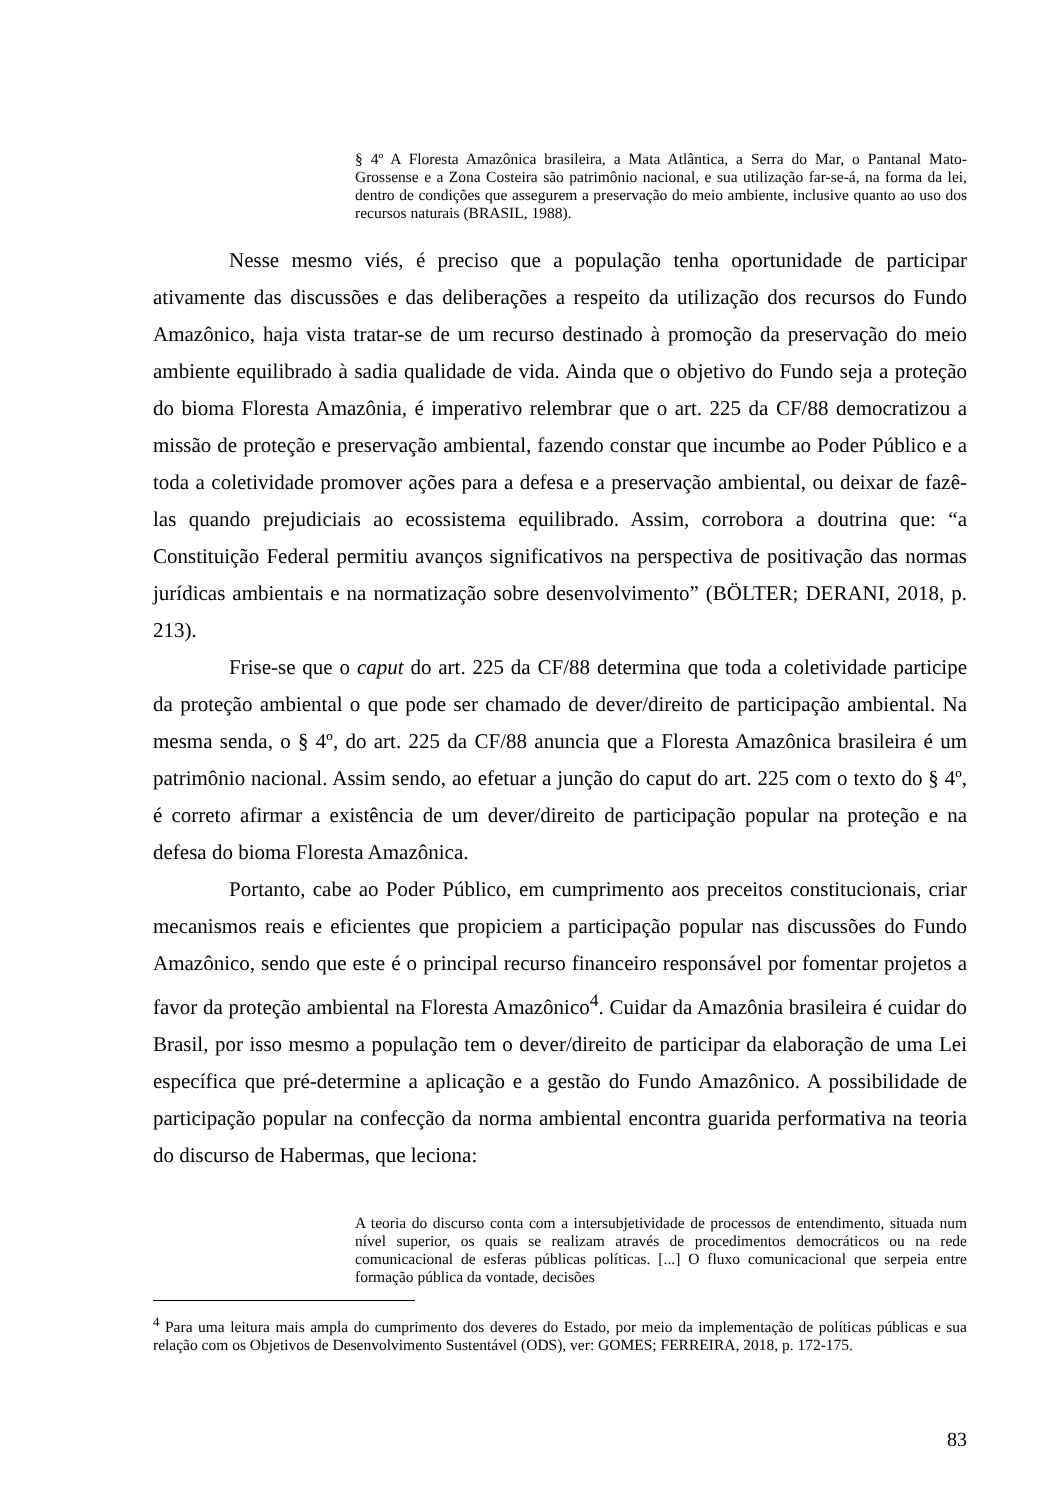§ 4º A Floresta Amazônica brasileira, a Mata Atlântica, a Serra do Mar, o Pantanal Mato-Grossense e a Zona Costeira são patrimônio nacional, e sua utilização far-se-á, na forma da lei, dentro de condições que assegurem a preservação do meio ambiente, inclusive quanto ao uso dos recursos naturais (BRASIL, 1988).
Nesse mesmo viés, é preciso que a população tenha oportunidade de participar ativamente das discussões e das deliberações a respeito da utilização dos recursos do Fundo Amazônico, haja vista tratar-se de um recurso destinado à promoção da preservação do meio ambiente equilibrado à sadia qualidade de vida. Ainda que o objetivo do Fundo seja a proteção do bioma Floresta Amazônia, é imperativo relembrar que o art. 225 da CF/88 democratizou a missão de proteção e preservação ambiental, fazendo constar que incumbe ao Poder Público e a toda a coletividade promover ações para a defesa e a preservação ambiental, ou deixar de fazê-las quando prejudiciais ao ecossistema equilibrado. Assim, corrobora a doutrina que: “a Constituição Federal permitiu avanços significativos na perspectiva de positivação das normas jurídicas ambientais e na normatização sobre desenvolvimento” (BÖLTER; DERANI, 2018, p. 213).
Frise-se que o caput do art. 225 da CF/88 determina que toda a coletividade participe da proteção ambiental o que pode ser chamado de dever/direito de participação ambiental. Na mesma senda, o § 4º, do art. 225 da CF/88 anuncia que a Floresta Amazônica brasileira é um patrimônio nacional. Assim sendo, ao efetuar a junção do caput do art. 225 com o texto do § 4º, é correto afirmar a existência de um dever/direito de participação popular na proteção e na defesa do bioma Floresta Amazônica.
Portanto, cabe ao Poder Público, em cumprimento aos preceitos constitucionais, criar mecanismos reais e eficientes que propiciem a participação popular nas discussões do Fundo Amazônico, sendo que este é o principal recurso financeiro responsável por fomentar projetos a favor da proteção ambiental na Floresta Amazônico<sup>4</sup>. Cuidar da Amazônia brasileira é cuidar do Brasil, por isso mesmo a população tem o dever/direito de participar da elaboração de uma Lei específica que pré-determine a aplicação e a gestão do Fundo Amazônico. A possibilidade de participação popular na confecção da norma ambiental encontra guarida performativa na teoria do discurso de Habermas, que leciona:
A teoria do discurso conta com a intersubjetividade de processos de entendimento, situada num nível superior, os quais se realizam através de procedimentos democráticos ou na rede comunicacional de esferas públicas políticas. [...] O fluxo comunicacional que serpeia entre formação pública da vontade, decisões
<sup>4</sup> Para uma leitura mais ampla do cumprimento dos deveres do Estado, por meio da implementação de políticas públicas e sua relação com os Objetivos de Desenvolvimento Sustentável (ODS), ver: GOMES; FERREIRA, 2018, p. 172-175.
83